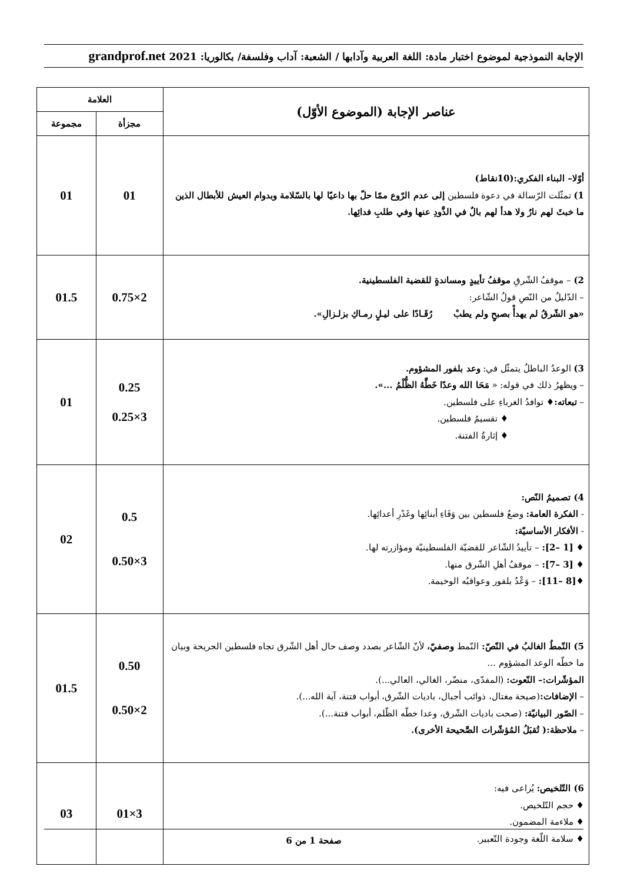الإجابة النموذجية لموضوع اختبار مادة: اللغة العربية وآدابها / الشعبة: آداب وفلسفة/ بكالوريا: 2021 grandprof.net
| عناصر الإجابة (الموضوع الأوّل) | العلامة | |
| --- | --- | --- |
| | مجزأة | مجموعة |
| أوّلا– البناء الفكري:(10نقاط) 1) تمثّلت الرّسالة في دعوة فلسطين إلى عدم الرّوع ممّا حلّ بها داعيًا لها بالسّلامة وبدوام العيش للأبطال الذين ما خبثَ لهم نارٌ ولا هدأ لهم بالٌ في الذَّودِ عنها وفي طلبِ فدائِها. | 01 | 01 |
| 2) – موقفُ الشّرقِ موقفُ تأييدٍ ومساندةٍ للقضية الفلسطينية. – الدّليلُ من النّصِ قولُ الشّاعر: «هو الشّرقُ لم يهدأْ بصبحٍ ولم يطبْ رُقَـادًا على ليـلٍ رمـاكِ بزلـزالِ». | 2×0.75 | 01.5 |
| 3) الوعدُ الباطلُ يتمثّل في: وعد بلفور المشؤوم. – ويظهرُ ذلك في قوله: « مَحَا الله وعدًا خَطَّهُ الظُّلْمُ ...». – تبعاته: ♦ توافدُ الغرباءِ على فلسطين. ♦ تقسيمُ فلسطين. ♦ إثارةُ الفتنة. | 0.25 3×0.25 | 01 |
| 4) تصميمُ النّص: - الفكرة العامة: وضعُ فلسطين بين وَفَاءِ أبنائِها وغَدْرِ أعدائِها. - الأفكار الأساسيّة: ♦ [1 –2]: – تأييدُ الشّاعر للقضيّة الفلسطينيّة ومؤازرته لها. ♦ [3 –7]: – موقفُ أهلِ الشّرق منها. ♦ [8 –11]: – وَعْدُ بلفور وعواقبُه الوخيمة. | 0.5 3×0.50 | 02 |
| 5) النّمطُ الغالبُ في النّصّ: النّمط وصفيّ، لأنّ الشّاعر بصدد وصف حال أهل الشّرق تجاه فلسطين الجريحة وبيان ما خطّه الوعد المشؤوم ... المؤشّرات:– النّعوت: (المفدّى، منضّر، الغالي، العالي...). – الإضافات: (صيحة مغتال، ذوائب أجبال، باديات الشّرق، أبواب فتنة، آية الله...). – الصّور البيانيّة: (صحت باديات الشّرق، وعدا خطّه الظّلم، أبواب فتنة...). – ملاحظة:( تُقبَلُ المُؤشّرات الصَّحيحة الأخرى). | 0.50 2×0.50 | 01.5 |
| 6) التّلخيص: يُراعى فيه: ♦ حجم التّلخيص. ♦ ملاءمة المضمون. ♦ سلامة اللّغة وجودة التّعبير. | 3×01 | 03 |
صفحة 1 من 6